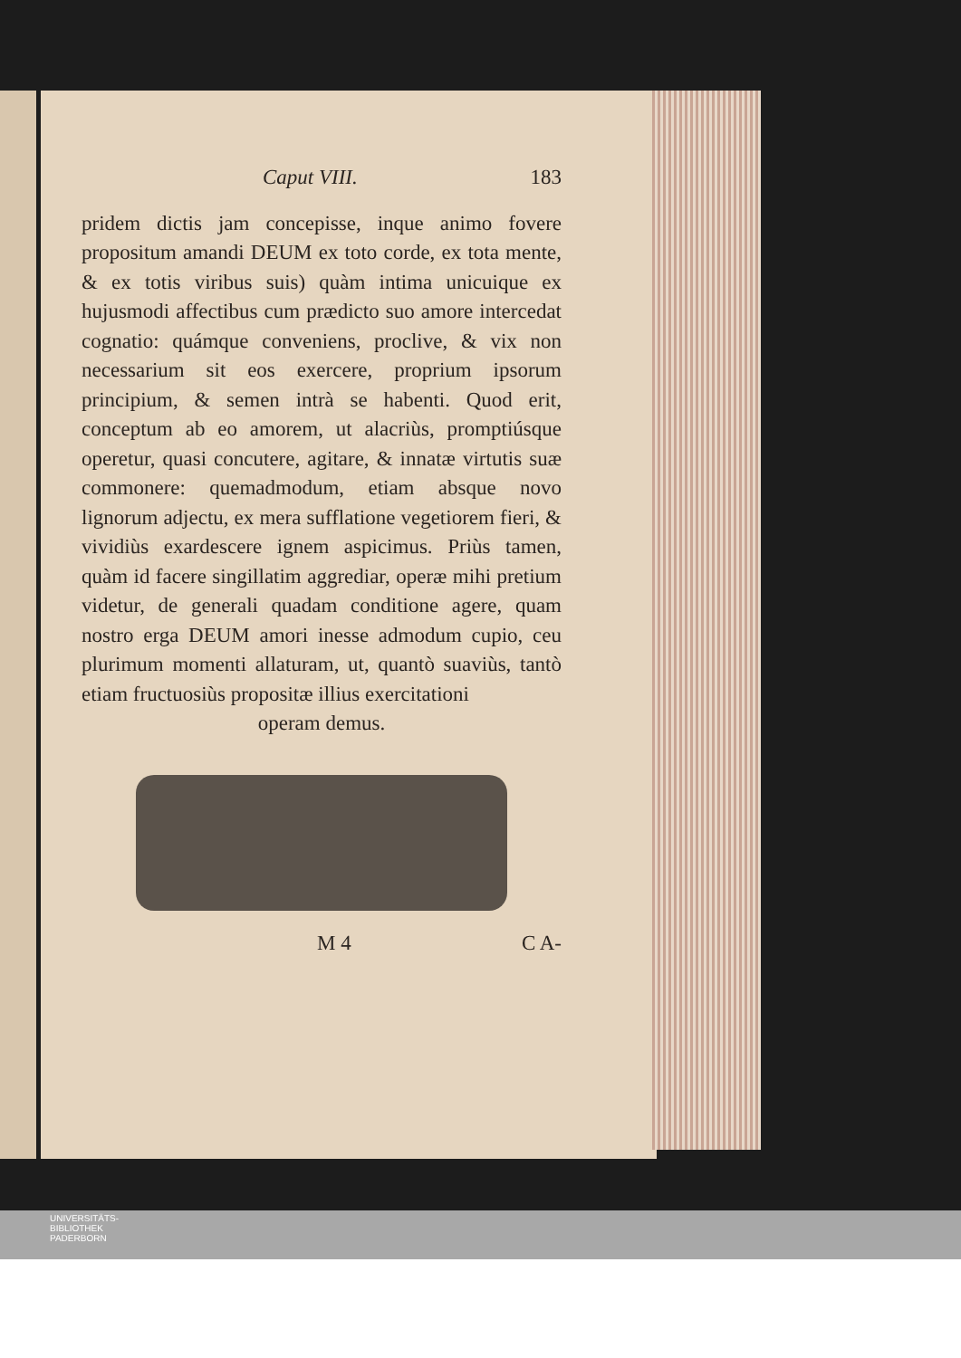Caput VIII. 183
pridem dictis jam concepisse, inque animo fovere propositum amandi DEUM ex toto corde, ex tota mente, & ex totis viribus suis) quàm intima unicuique ex hujusmodi affectibus cum prædicto suo amore intercedat cognatio: quámque conveniens, proclive, & vix non necessarium sit eos exercere, proprium ipsorum principium, & semen intrà se habenti. Quod erit, conceptum ab eo amorem, ut alacriùs, promptiúsque operetur, quasi concutere, agitare, & innatæ virtutis suæ commonere: quemadmodum, etiam absque novo lignorum adjectu, ex mera sufflatione vegetiorem fieri, & vividiùs exardescere ignem aspicimus. Priùs tamen, quàm id facere singillatim aggrediar, operæ mihi pretium videtur, de generali quadam conditione agere, quam nostro erga DEUM amori inesse admodum cupio, ceu plurimum momenti allaturam, ut, quantò suaviùs, tantò etiam fructuosiùs propositæ illius exercitationi
operam demus.
M 4 C A-
UNIVERSITÄTS-
BIBLIOTHEK
PADERBORN